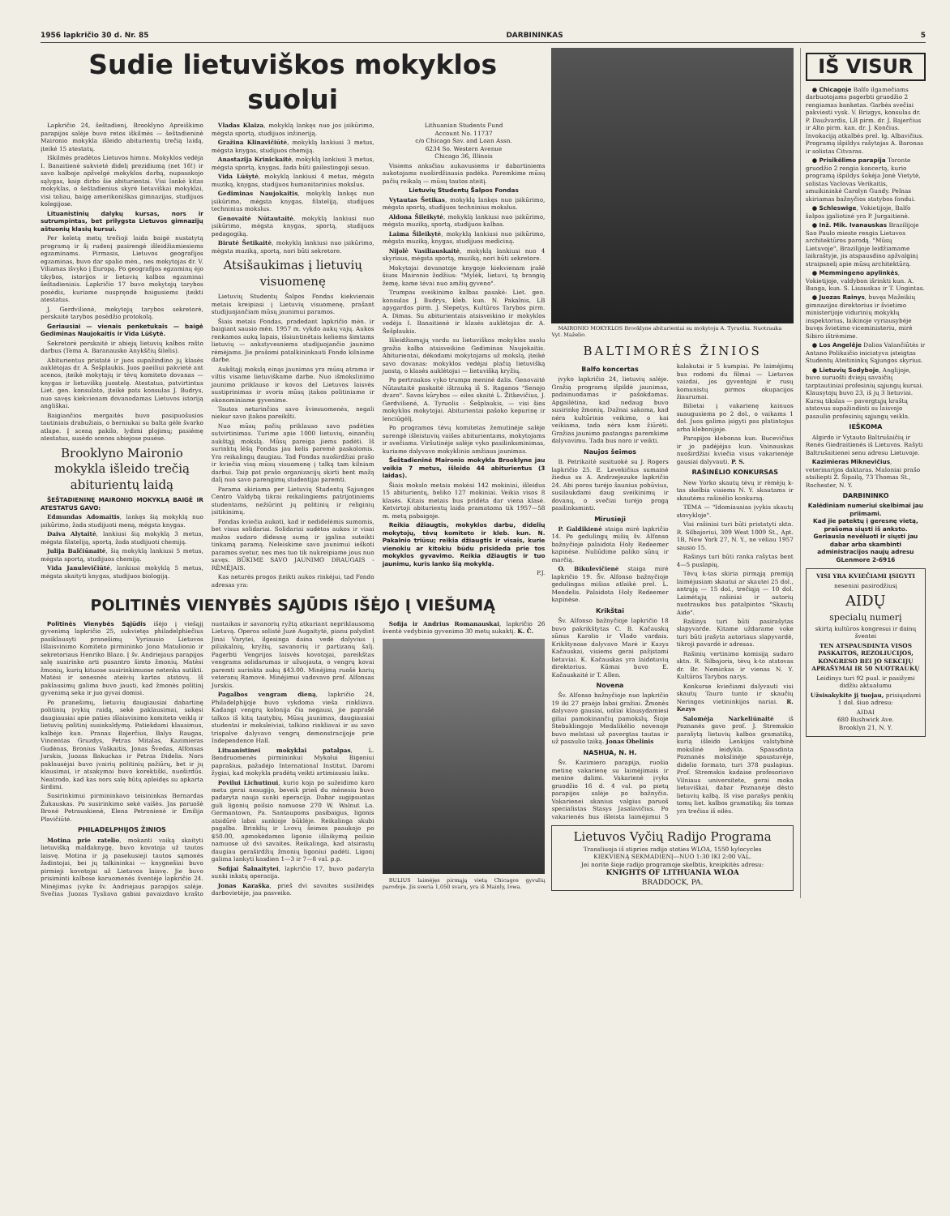1956 lapkričio 30 d. Nr. 85 DARBININKAS 5
Sudie lietuviškos mokyklos suolui
Lapkričio 24, šeštadienį, Brooklyno Apreiškimo parapijos salėje buvo retos iškilmės — šeštadieninė Maironio mokykla išleido abiturientų trečią laidą, įteikė 15 atestatų.
Iškilmės pradėtos Lietuvos himnu. Mokyklos vedėja I. Banaitienė sukvietė didelį prezidiumą (net 16!) ir savo kalboje apžvelgė mokyklos darbą, nupasakojo sąlygas, kaip dirbo šie abiturientai. Visi lankė kitas mokyklas, o šeštadienius skyrė lietuviškai mokyklai, visi toliau, baigę amerikoniškas gimnazijas, studijuos kolegijose.
Lituanistinių dalykų kursas, nors ir sutrumpintas, bet prilygsta Lietuvos gimnazijų aštuonių klasių kursui.
Per keletą metų trečioji laida baigė nustatytą programą ir šį rudenį pasirengė išleidžiamiesiems egzaminams. Pirmasis, Lietuvos geografijos egzaminas, buvo dar spalio mėn., nes mokytojas dr. V. Viliamas išvyko į Europą. Po geografijos egzaminų ėjo tikybos, istorijos ir lietuvių kalbos egzaminai šeštadieniais. Lapkričio 17 buvo mokytojų tarybos posėdis, kuriame nuspręndė baigusiems įteikti atestatus.
J. Gerdvilienė, mokytojų tarybos sekretorė, perskaitė tarybos posėdžio protokolą.
Geriausiai — vienais penketukais — baigė Gediminas Naujokaitis ir Vida Lūšytė.
Sekretorė perskaitė ir abiejų lietuvių kalbos rašto darbus (Tema A. Baranausko Anykščių šilelis).
Abiturientus pristatė ir juos supažindino jų klasės auklėtojas dr. A. Šešplaukis. Juos paeiliui pakvietė ant scenos, įteikė mokytojų ir tėvų komiteto dovanas — knygas ir lietuvišką juostelę. Atestatus, patvirtintus Liet. gen. konsulato, įteikė pats konsulas J. Budrys, nuo savęs kiekvienam dovanodamas Lietuvos istoriją angliškai.
Baigiančios mergaitės buvo pasipuošusios tautiniais drabužiais, o berniukai su balta gėle švarko atlape. Į sceną pakilo, lydimi plojimų; pasiėmę atestatus, susėdo scenos abiejose pusėse.
Brooklyno Maironio mokykla išleido trečią abiturientų laidą
ŠEŠTADIENINĘ MAIRONIO MOKYKLĄ BAIGĖ IR ATESTATUS GAVO:
Edmundas Adomaitis, lankęs šią mokyklą nuo įsikūrimo, žada studijuoti meną, mėgsta knygas.
Daiva Alytaitė, lankiusi šią mokyklą 3 metus, mėgsta filateliją, sportą, žada studijuoti chemiją.
Julija Balčiūnaitė, šią mokyklą lankiusi 5 metus, mėgsta sportą, studijuos chemiją.
Vida Janulevičiūtė, lankiusi mokyklą 5 metus, mėgsta skaityti knygas, studijuos biologiją.
Vladas Klaiza, mokyklą lankęs nuo jos įsikūrimo, mėgsta sportą, studijuos inžineriją.
Gražina Klinavičiūtė, mokyklą lankiusi 3 metus, mėgsta knygas, studijuos chemiją.
Anastazija Krinickaitė, mokyklą lankiusi 3 metus, mėgsta sportą, knygas, žada būti gailestingoji sesuo.
Vida Lūšytė, mokyklą lankiusi 4 metus, mėgsta muziką, knygas, studijuos humanitarinius mokslus.
Gediminas Naujokaitis, mokyklą lankęs nuo įsikūrimo, mėgsta knygas, filateliją, studijuos techninius mokslus.
Genovaitė Nūtautaitė, mokyklą lankiusi nuo įsikūrimo, mėgsta knygas, sportą, studijuos pedagogiką.
Birutė Šetikaitė, mokyklą lankiusi nuo įsikūrimo, mėgsta muziką, sportą, nori būti sekretore.
Atsišaukimas į lietuvių visuomenę
Lietuvių Studentų Šalpos Fondas kiekvienais metais kreipiasi į Lietuvių visuomenę, prašant studijuojančiam mūsų jaunimui paramos.
Šiais metais Fondas, pradedant lapkričio mėn. ir baigiant sausio mėn. 1957 m. vykdo aukų vajų. Aukos renkamos aukų lapais, išsiuntinėtais keliems šimtams lietuvių — ankstyvesniems studijuojančio jaunimo rėmėjams. Jie prašomi patalkininkauti Fondo kilniame darbe.
Aukštąjį mokslą einąs jaunimas yra mūsų atrama ir viltis visame lietuviškame darbe. Nuo išmokslinimo jaunimo priklauso ir kovos del Lietuvos laisvės sustiprinimas ir svoris mūsų įtakos politiniame ir ekonominiame gyvenime.
Tautos neturinčios savo šviesuomenės, negali niekur savo įtakos pareikšti.
Nuo mūsų pačių priklauso savo padėties sutvirtinimas. Turime apie 1000 lietuvių, einančių aukštąjį mokslą. Mūsų pareiga jiems padėti. Iš surinktų lėšų Fondas jau kelis paremė paskolomis. Yra reikalingų daugiau. Tad Fondas nuoširdžiai prašo ir kviečia visą mūsų visuomenę į talką tam kilniam darbui. Taip pat prašo organizacijų skirti bent mažą dalį nuo savo parengimų studentijai paremti.
Parama skiriama per Lietuvių Studentų Sąjungos Centro Valdybą tikrai reikalingiems patrijotiniems studentams, nežiūrint jų politinių ir religinių įsitikinimų.
Fondas kviečia aukoti, kad ir nedidelėmis sumomis, bet visus solidariai. Solidariai sudėtos aukos ir visai mažos sudaro didesnę sumą ir įgalina suteikti tinkamą paramą. Neleiskime savo jaunimui ieškoti paramos svetur, nes mes tuo tik nukreipiame jous nuo savęs. BŪKIME SAVO JAUNIMO DRAUGAIS - RĖMĖJAIS.
Kas neturės progos įteikti aukos rinkėjui, tad Fondo adresas yra:
Lithuanian Students Fund
Account No. 11737
c/o Chicago Sav. and Loan Assn.
6234 So. Western Avenue
Chicago 36, Illinois
Visiems anksčiau aukavusiems ir dabartiniems aukotojams nuoširdžiausia padėka. Paremkime mūsų pačių reikalą — mūsų tautos ateitį.
Lietuvių Studentų Šalpos Fondas
Vytautas Šetikas, mokyklą lankęs nuo įsikūrimo, mėgsta sportą, studijuos techninius mokslus.
Aldona Šileikytė, mokyklą lankiusi nuo įsikūrimo, mėgsta muziką, sportą, studijuos kalbas.
Laima Šileikytė, mokyklą lankiusi nuo įsikūrimo, mėgsta muziką, knygas, studijuos mediciną.
Nijolė Vasiliauskaitė, mokyklą lankiusi nuo 4 skyriaus, mėgsta sportą, muziką, nori būti sekretore.
Mokytojai dovanotoje knygoje kiekvienam įrašė šiuos Maironio žodžius: "Mylėk, lietuvi, tą brangią žemę, kame tėvai nuo amžių gyveno".
Trumpas sveikinimo kalbas pasakė: Liet. gen. konsulas J. Budrys, kleb. kun. N. Pakalnis, LB apygardos pirm. J. Slepetys, Kultūros Tarybos pirm. A. Dimas. Su abiturientais atsisveikino ir mokyklos vedėja I. Banaitienė ir klasės auklėtojas dr. A. Šešplaukis.
Išleidžiamųjų vardu su lietuviškos mokyklos suolu gražia kalba atsisveikino Gediminas Naujokaitis. Abiturientai, dėkodami mokytojams už mokslą, įteikė savo dovanas: mokyklos vedėjai plačią lietuvišką juostą, o klasės auklėtojui — lietuvišką kryžių.
Po pertraukos vyko trumpa meninė dalis. Genovaitė Nūtautaitė paskaitė ištrauką iš S. Raganos "Senojo dvaro". Savos kūrybos — eiles skaitė L. Žitkevičius, J. Gerdvilienė, A. Tyruolis - Šešplaukis, — visi šios mokyklos mokytojai. Abiturientai pašoko kepurinę ir lenciūgėlį.
Po programos tėvų komitetas žemutinėje salėje surengė išleistuvių vaišes abiturientams, mokytojams ir svečiams. Viršutinėje salėje vyko pasilinksminimas, kuriame dalyvavo mokyklinio amžiaus jaunimas.
Šeštadieninė Maironio mokykla Brooklyne jau veikia 7 metus, išleido 44 abiturientus (3 laidas).
Šiais mokslo metais mokėsi 142 mokiniai, išleidus 15 abiturientų, beliko 127 mokiniai. Veikia visos 8 klasės. Kitais metais bus pridėta dar viena klasė. Ketvirtoji abiturientų laida pramatoma tik 1957—58 m. metų pabaigoje.
Reikia džiaugtis, mokyklos darbu, didelių mokytojų, tėvų komiteto ir kleb. kun. N. Pakalnio triūsu; reikia džiaugtis ir visais, kurie vienokiu ar kitokiu būdu prisideda prie tos mokyklos gyvavimo. Reikia džiaugtis ir tuo jaunimu, kuris lanko šią mokyklą.
P.J.
POLITINĖS VIENYBĖS SĄJŪDIS IŠĖJO Į VIEŠUMĄ
Politinės Vienybės Sąjūdis išėjo į viešąjį gyvenimą lapkričio 25, sukvietęs philadelphiečius pasiklausyti pranešimų Vyriausio Lietuvos Išlaisvinimo Komiteto pirmininko Jono Matulionio ir sekretoriaus Henriko Blazo. Į šv. Andriejaus parapijos salę susirinko arti pusantro šimto žmonių. Matėsi žmonių, kurių kituose susirinkimuose netenka sutikti. Matėsi ir senesnės ateivių kartos atstovų. Iš paklausimų galima buvo jausti, kad žmonės politinį gyvenimą seka ir juo gyvai domisi.
Po pranešimų, lietuvių daugiausiai dabartinę politinių įvykių raidą, sekė paklausimai, sukęsi daugiausiai apie paties išlaisvinimo komiteto veiklą ir lietuvių politinį susiskaldymą. Patiekdami klausimus, kalbėjo kun. Pranas Bajerčius, Balys Raugas, Vincentas Gruzdys, Petras Mitalas, Kazimieras Gudėnas, Bronius Vaškaitis, Jonas Švedas, Alfonsas Jurskis, Juozas Bakuckas ir Petras Didelis. Nors paklausėjai buvo įvairių politinių pažiūrų, bet ir jų klausimai, ir atsakymai buvo korektiški, nuoširdūs. Neatrodo, kad kas nors salę būtų apleidęs su apkarta širdimi.
Susirinkimui pirmininkavo teisininkas Bernardas Žukauskas. Po susirinkimo sekė vaišės. Jas paruošė Bronė Petrauskienė, Elena Petronienė ir Emilija Plavičiūtė.
PHILADELPHIJOS ŽINIOS
Motina prie ratelio, mokanti vaiką skaityti lietuvišką maldaknygę, buvo kovotoja už tautos laisvę. Motina ir ją pasekusieji tautos sąmonės žadintojai, bei jų talkininkai — knygnešiai buvo pirmieji kovotojai už Lietuvos laisvę. Jie buvo prisiminti kalbose karuomenės šventėje lapkričio 24. Minėjimas įvyko šv. Andriejaus parapijos salėje. Svečias Juozas Tysliava gabiai pavaizdavo krašto nuotaikas ir savanorių ryžtą atkuriant nepriklausomą Lietuvą. Operos solistė Juzė Augaitytė, pianu palydint Jinai Varytei, ilgesinga daina vedė dalyvius į piliakalnių, kryžių, savanorių ir partizanų šalį. Pagerbti Vengrijos laisvės kovotojai, pareikštas vengrams solidarumas ir užuojauta, o vengrų kovai paremti surinkta aukų $43.00. Minėjimą ruošė karių veteranų Ramovė. Minėjimui vadovavo prof. Alfonsas Jurskis.
Pagalbos vengram dieną, lapkričio 24, Philadelphijoje buvo vykdoma vieša rinkliava. Kadangi vengrų kolonija čia negausi, jie paprašė talkos iš kitų tautybių. Mūsų jaunimas, daugiausiai studentai ir moksleiviai, talkino rinkliavai ir su savo trispalve dalyvavo vengrų demonstracijoje prie Independence Hall.
Lituanistinei mokyklai patalpas, L. Bendruomenės pirmininkui Mykolui Bigeniui paprašius, pažadėjo International Institut. Daromi žygiai, kad mokykla pradėtų veikti artimiausiu laiku.
Povilui Lichutinui, kurio koja po sužeidimo karo metu gerai nesugijo, beveik prieš du mėnesiu buvo padaryta nauja sunki operacija. Dabar sugipsuotas guli ligonių poilsio namuose 270 W. Walnut La. Germantown, Pa. Santaupoms pasibaigus, ligonis atsidūrė labai sunkioje būklėje. Reikalinga skubi pagalba. Brinklių ir Lvovų šeimos paaukojo po $50.00, apmokėdamos ligonio išlaikymą poilsio namuose už dvi savaites. Reikalinga, kad atsirastų daugiau geraširdžių žmonių ligoniui padėti. Ligonį galima lankyti kasdien 1—3 ir 7—8 val. p.p.
Sofijai Šalnaitytei, lapkričio 17, buvo padaryta sunki inkstų operacija.
Jonas Karaška, prieš dvi savaites susižeidęs darbovietėje, jau pasveiko.
Sofija ir Andrius Romanauskai, lapkričio 26 šventė vedybinio gyvenimo 30 metų sukaktį. K. Č.
BULIUS laimėjęs pirmąją vietą Chicagos gyvulių parodoje. Jis sveria 1,050 svarų, yra iš Mainly, Iowa.
MAIRONIO MOKYKLOS Brooklyne abiturientai su mokytoju A. Tyruoliu. Nuotrauka Vyt. Maželio.
BALTIMORĖS ŽINIOS
Balfo koncertas
įvyko lapkričio 24, lietuvių salėje. Gražią programą išpildė jaunimas, padainuodamas ir pašokdamas. Apgailėtina, kad nedaug buvo susirinkę žmonių. Dažnai sakoma, kad nėra kultūrinio veikimo, o kai veikiama, tada nėra kam žiūrėti. Gražias jaunimo pastangas paremkime dalyvavimu. Tada bus noro ir veikti.
Naujos šeimos
B. Petrikaitė susituokė su J. Rogers lapkričio 25. E. Levekičius sumainė žiedus su A. Andrzejezuke lapkričio 24. Abi poros turėjo šaunius pobūvius, susilaukdami daug sveikinimų ir dovanų, o svečiai turėjo progą pasilinksminti.
Mirusieji
P. Galdikienė staiga mirė lapkričio 14. Po gedulingų mišių šv. Alfonso bažnyčioje palaidota Holy Redeemer kapinėse. Nuliūdime paliko sūnų ir marčią.
O. Bikulevičienė staiga mirė lapkričio 19. Šv. Alfonso bažnyčioje gedulingas mišias atlaikė prel. L. Mendelis. Palaidota Holy Redeemer kapinėse.
Krikštai
Šv. Alfonso bažnyčioje lapkričio 18 buvo pakrikštytas C. B. Kačauskų sūnus Karolio ir Vlado vardais. Krikštynose dalyvavo Marė ir Kazys Kačauskai, visiems gerai pažįstami lietuviai. K. Kačauskas yra laidotuvių direktorius. Kūmai buvo E. Kačauskaitė ir T. Allen.
Novena
Šv. Alfonso bažnyčioje nuo lapkričio 19 iki 27 praėjo labai gražiai. Žmonės dalyvavo gausiai, uoliai klausydamiesi giliai pamokinančių pamokslų. Šioje Stebuklingojo Medalikėlio novenoje buvo melstasi už pavergtas tautas ir už pasaulio taiką. Jonas Obelinis
NASHUA, N. H.
Šv. Kazimiero parapija, ruošia metinę vakarienę su laimėjimais ir menine dalimi. Vakarienė įvyks gruodžio 16 d. 4 val. po pietų parapijos salėje po bažnyčia. Vakarienei skanius valgius paruoš specialistas Stasys Jasalavičius. Po vakarienės bus išleista laimėjimui 5 kalakutai ir 5 kumpiai. Po laimėjimų bus rodomi du filmai — Lietuvos vaizdai, jos gyventojai ir rusų komunistų pirmos okupacijos žiaurumai.
Bilietai į vakarienę kainuos suaugusiems po 2 dol., o vaikams 1 dol. Juos galima įsigyti pas platintojus arba klebonijoje.
Parapijos klebonas kun. Bucevičius ir jo padėjėjas kun. Vainauskas nuoširdžiai kviečia visus vakarienėje gausiai dalyvauti. P. S.
RAŠINĖLIO KONKURSAS
New Yorko skautų tėvų ir rėmėjų k-tas skelbia visiems N. Y. skautams ir skautėms rašinėlio konkursą.
TEMA — "Idomiausias įvykis skautų stovykloje".
Visi rašiniai turi būti pristatyti sktn. R. Silbajoriui, 309 West 1009 St., Apt. 1B, New York 27, N. Y., ne vėliau 1957 sausio 15.
Rašinys turi būti ranka rašytas bent 4—5 puslapių.
Tėvų k-tas skiria pirmąją premiją laimėjusiam skautui ar skautei 25 dol., antrąją — 15 dol., trečiąją — 10 dol. Laimėtųjų rašiniai ir autorių nuotraukos bus patalpintos "Skautų Aide".
Rašinys turi būti pasirašytas slapyvarde. Kitame uždarame voke turi būti įrašyta autoriaus slapyvardė, tikroji pavardė ir adresas.
Rašinių vertinimo komisiją sudaro sktn. R. Silbajoris, tėvų k-to atstovas dr. Br. Nemickas ir vienas N. Y. Kultūros Tarybos narys.
Konkurse kviečiami dalyvauti visi skautų Tauro tunto ir skaučių Neringos vietininkijos nariai. R. Kezys
Salomėja Narkeliūnaitė iš Poznanės gavo prof. J. Stremskio parašytą lietuvių kalbos gramatiką, kurią išleido Lenkijos valstybinė mokslinė leidykla. Spausdinta Poznanės mokslinėje spaustuvėje, didelio formato, turi 378 puslapius. Prof. Stremskis kadaise profesoriavo Vilniaus universitete, gerai moka lietuviškai, dabar Poznanėje dėsto lietuvių kalbą. Iš viso parašys penkių tomų liet. kalbos gramatiką; šis tomas yra trečias iš eilės.
Lietuvos Vyčių Radijo Programa
Transliuoja iš stiprios radijo stoties WLOA, 1550 kylocycles
KIEKVIENĄ SEKMADIENĮ—NUO 1:30 IKI 2:00 VAL.
Jei norite šioje radijo programoje skelbtis, kreipkitės adresu:
KNIGHTS OF LITHUANIA WLOA
BRADDOCK, PA.
IŠ VISUR
● Chicagoje Balfo ilgamečiams darbuotojams pagerbti gruodžio 2 rengiamas banketas. Garbės svečiai pakviesti vysk. V. Brizgys, konsulas dr. P. Daužvardis, LB pirm. dr. J. Bajerčius ir Alto pirm. kan. dr. J. Končius. Invokaciją atkalbės prel. Ig. Albavičius. Programą išpildys rašytojas A. Baronas ir solistas Citvaras.
● Prisikėlimo parapija Toronte gruodžio 2 rengia koncertą, kurio programą išpildys šokėja Jonė Vietytė, solistas Vaclovas Verikaitis, smuikininkė Carolyn Gundy. Pelnas skiriamas bažnyčios statybos fondui.
● Schleswige, Vokietijoje, Balfo šalpos įgaliotinė yra P. Jurgaitienė.
● Inž. Mik. Ivanauskas Brazilijoje Sao Paulo mieste rengia Lietuvos architektūros parodą. "Mūsų Lietuvoje", Brazilijoje leidžiamame laikraštyje, jis atspausdino apžvalginį straipsnelį apie mūsų architektūrą.
● Memmingeno apylinkės, Vokietijoje, valdybon išrinkti kun. A. Bunga, kun. S. Lisauskas ir T. Uogintas.
● Juozas Rainys, buvęs Mažeikių gimnazijos direktorius ir švietimo ministerijoje vidurinių mokyklų inspektorius, laikinoje vyriausybėje buvęs švietimo viceministeriu, mirė Sibiro ištrėmime.
● Los Angelėje Dalios Valančiūtės ir Antano Polikaičio iniciatyva įsteigtas Studentų Ateitininkų Sąjungos skyrius.
● Lietuvių Sodyboje, Anglijoje, buvo suruošti dviejų savaičių tarptautiniai profesinių sąjungų kursai. Klausytojų buvo 23, iš jų 3 lietuviai. Kursų tikslas — pavergtųjų kraštų atstovus supažindinti su laisvojo pasaulio profesinių sąjungų veikla.
IEŠKOMA
Algirdo ir Vytauto Baltrušaičių ir Renės Giedraitienės iš Lietuvos. Rašyti Baltrušaitienei senu adresu Lietuvoje.
Kazimieras Miknevičius, veterinarijos daktaras. Maloniai prašo atsiliepti Z. Šipailą, 73 Thomas St., Rochester, N. Y.
DARBININKO
Kalėdiniam numeriui skelbimai jau priimami.
Kad jie patektų į geresnę vietą, prašoma siųsti iš anksto.
Geriausia nevėluoti ir siųsti jau dabar arba skambinti administracijos naujų adresu
GLenmore 2-6916
VISI YRA KVIEČIAMI ĮSIGYTI
neseniai pasirodžiusį
AIDŲ
specialų numerį
skirtą kultūros kongresui ir dainų šventei
TEN ATSPAUSDINTA VISOS PASKAITOS, REZOLIUCIJOS, KONGRESO BEI JO SEKCIJŲ APRAŠYMAI IR 50 NUOTRAUKŲ
Leidinys turi 92 pusl. ir pasižymi didžiu aktualumu
Užsisakykite jį tuojau, prisiųsdami 1 dol. šiuo adresu:
AIDAI
680 Bushwick Ave.
Brooklyn 21, N. Y.